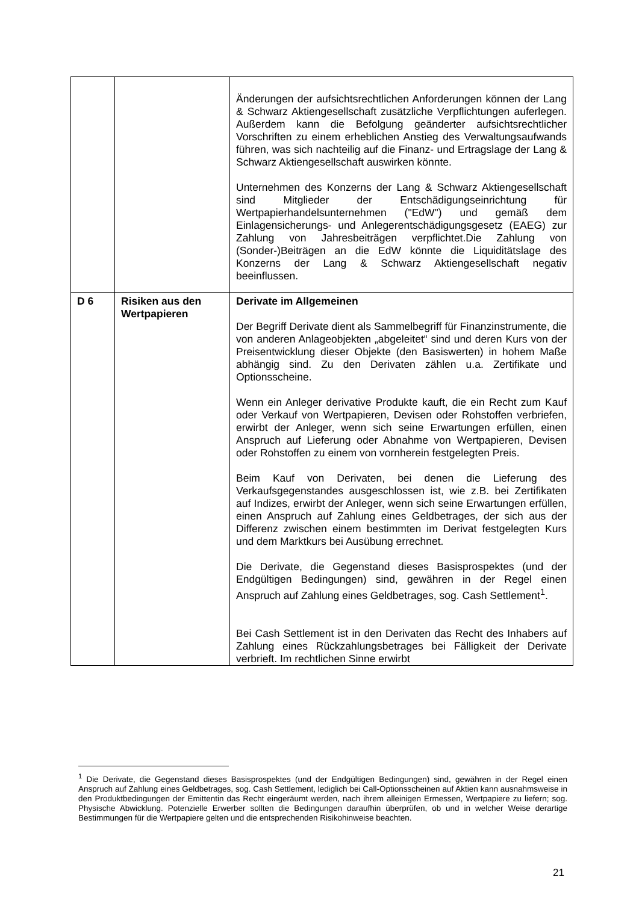| | | Änderungen der aufsichtsrechtlichen Anforderungen können der Lang & Schwarz Aktiengesellschaft zusätzliche Verpflicht­ungen auferlegen. Außerdem kann die Befolgung geänderter aufsichtsrechtlicher Vorschriften zu einem erheblichen Anstieg des Verwaltungsaufwands führen, was sich nachteilig auf die Finanz- und Ertragslage der Lang & Schwarz Aktien­gesellschaft auswirken könnte. Unternehmen des Konzerns der Lang & Schwarz Aktien­gesellschaft sind Mitglieder der Entschädigungseinrichtung für Wertpapierhandelsunternehmen ("EdW") und gemäß dem Einlagensicherungs- und Anlegerentschädigungsgesetz (EAEG) zur Zahlung von Jahresbeiträgen verpflichtet.Die Zahlung von (Sonder-)Beiträgen an die EdW könnte die Liquiditätslage des Konzerns der Lang & Schwarz Aktiengesellschaft negativ beeinflussen. |
| D 6 | Risiken aus den Wertpapieren | Derivate im Allgemeinen Der Begriff Derivate dient als Sammelbegriff für Finanz­instrumente, die von anderen Anlageobjekten „abgeleitet“ sind und deren Kurs von der Preisentwicklung dieser Objekte (den Basiswerten) in hohem Maße abhängig sind. Zu den Derivaten zählen u.a. Zertifikate und Optionsscheine. Wenn ein Anleger derivative Produkte kauft, die ein Recht zum Kauf oder Verkauf von Wertpapieren, Devisen oder Rohstoffen verbriefen, erwirbt der Anleger, wenn sich seine Erwartungen erfüllen, einen Anspruch auf Lieferung oder Abnahme von Wertpapieren, Devisen oder Rohstoffen zu einem von vornherein festgelegten Preis. Beim Kauf von Derivaten, bei denen die Lieferung des Verkaufsgegenstandes ausgeschlossen ist, wie z.B. bei Zertifikaten auf Indizes, erwirbt der Anleger, wenn sich seine Erwartungen erfüllen, einen Anspruch auf Zahlung eines Geldbetrages, der sich aus der Differenz zwischen einem bestimmten im Derivat festgelegten Kurs und dem Marktkurs bei Ausübung errechnet. Die Derivate, die Gegenstand dieses Basisprospektes (und der Endgültigen Bedingungen) sind, gewähren in der Regel einen Anspruch auf Zahlung eines Geldbetrages, sog. Cash Settlement<sup>1</sup>. Bei Cash Settlement ist in den Derivaten das Recht des Inhabers auf Zahlung eines Rückzahlungsbetrages bei Fälligkeit der Derivate verbrieft. Im rechtlichen Sinne erwirbt |
<sup>1</sup> Die Derivate, die Gegenstand dieses Basisprospektes (und der Endgültigen Bedingungen) sind, gewähren in der Regel einen Anspruch auf Zahlung eines Geldbetrages, sog. Cash Settlement, lediglich bei Call-Options­scheinen auf Aktien kann ausnahmsweise in den Produktbedingungen der Emittentin das Recht eingeräumt werden, nach ihrem alleinigen Ermessen, Wertpapiere zu liefern; sog. Physische Abwicklung. Potenzielle Erwerber sollten die Bedingungen daraufhin überprüfen, ob und in welcher Weise derartige Bestimmungen für die Wertpapiere gelten und die entsprechenden Risikohinweise beachten.
21